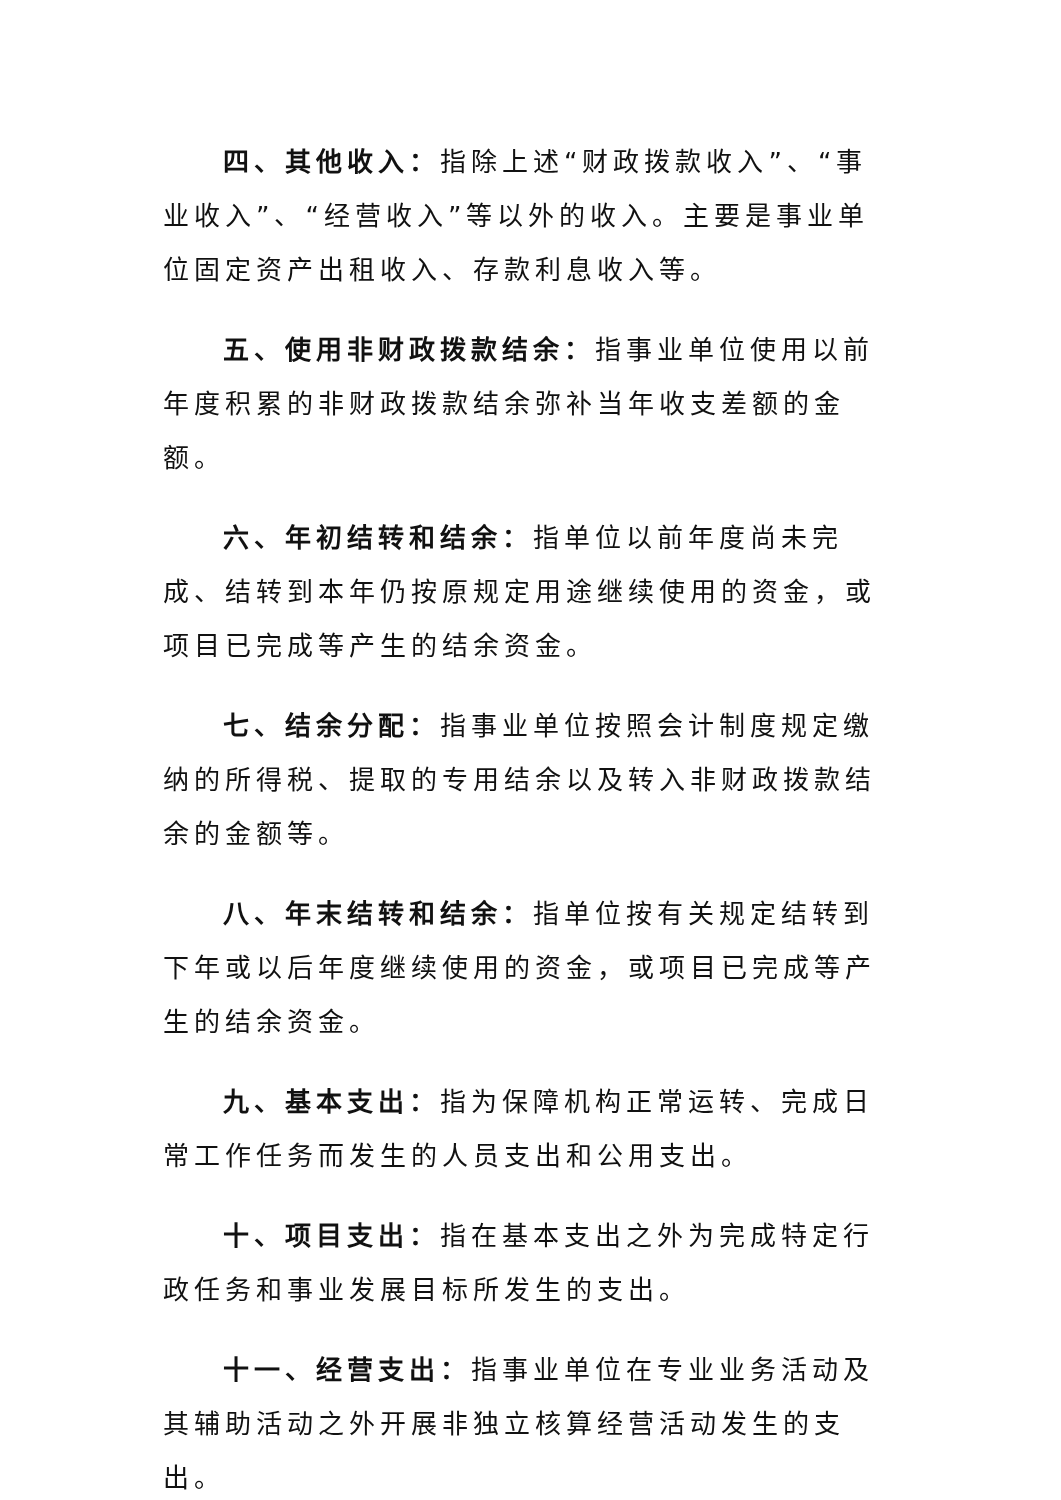四、其他收入：指除上述“财政拨款收入”、“事业收入”、“经营收入”等以外的收入。主要是事业单位固定资产出租收入、存款利息收入等。
五、使用非财政拨款结余：指事业单位使用以前年度积累的非财政拨款结余弥补当年收支差额的金额。
六、年初结转和结余：指单位以前年度尚未完成、结转到本年仍按原规定用途继续使用的资金，或项目已完成等产生的结余资金。
七、结余分配：指事业单位按照会计制度规定缴纳的所得税、提取的专用结余以及转入非财政拨款结余的金额等。
八、年末结转和结余：指单位按有关规定结转到下年或以后年度继续使用的资金，或项目已完成等产生的结余资金。
九、基本支出：指为保障机构正常运转、完成日常工作任务而发生的人员支出和公用支出。
十、项目支出：指在基本支出之外为完成特定行政任务和事业发展目标所发生的支出。
十一、经营支出：指事业单位在专业业务活动及其辅助活动之外开展非独立核算经营活动发生的支出。